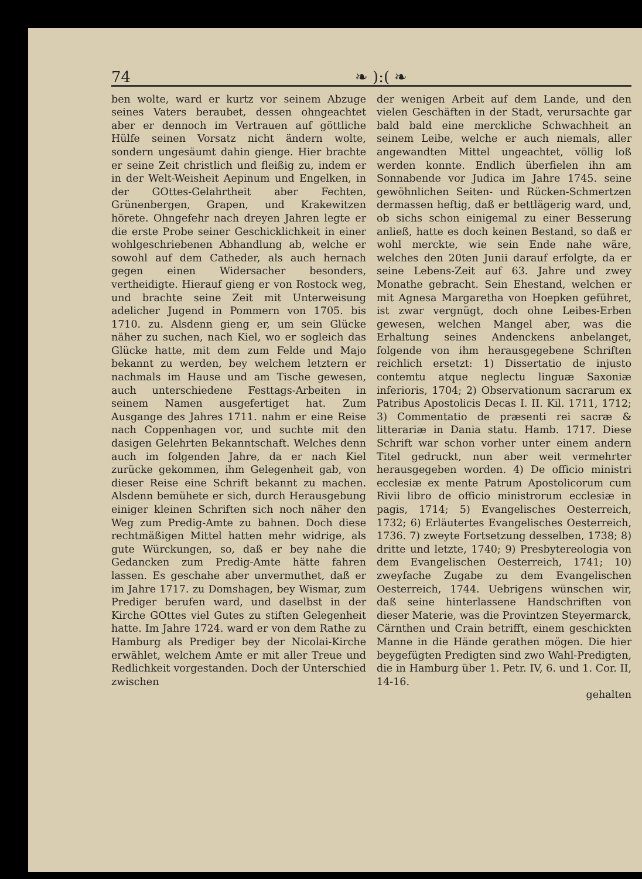74 ❧ ):( ❧
ben wolte, ward er kurtz vor seinem Abzuge seines Vaters beraubet, dessen ohngeachtet aber er dennoch im Vertrauen auf göttliche Hülfe seinen Vorsatz nicht ändern wolte, sondern ungesäumt dahin gienge. Hier brachte er seine Zeit christlich und fleißig zu, indem er in der Welt-Weisheit Aepinum und Engelken, in der GOttes-Gelahrtheit aber Fechten, Grünenbergen, Grapen, und Krakewitzen hörete. Ohngefehr nach dreyen Jahren legte er die erste Probe seiner Geschicklichkeit in einer wohlgeschriebenen Abhandlung ab, welche er sowohl auf dem Catheder, als auch hernach gegen einen Widersacher besonders, vertheidigte. Hierauf gieng er von Rostock weg, und brachte seine Zeit mit Unterweisung adelicher Jugend in Pommern von 1705. bis 1710. zu. Alsdenn gieng er, um sein Glücke näher zu suchen, nach Kiel, wo er sogleich das Glücke hatte, mit dem zum Felde und Majo bekannt zu werden, bey welchem letztern er nachmals im Hause und am Tische gewesen, auch unterschiedene Festtags-Arbeiten in seinem Namen ausgefertiget hat. Zum Ausgange des Jahres 1711. nahm er eine Reise nach Coppenhagen vor, und suchte mit den dasigen Gelehrten Bekanntschaft. Welches denn auch im folgenden Jahre, da er nach Kiel zurücke gekommen, ihm Gelegenheit gab, von dieser Reise eine Schrift bekannt zu machen. Alsdenn bemühete er sich, durch Herausgebung einiger kleinen Schriften sich noch näher den Weg zum Predig-Amte zu bahnen. Doch diese rechtmäßigen Mittel hatten mehr widrige, als gute Würckungen, so, daß er bey nahe die Gedancken zum Predig-Amte hätte fahren lassen. Es geschahe aber unvermuthet, daß er im Jahre 1717. zu Domshagen, bey Wismar, zum Prediger berufen ward, und daselbst in der Kirche GOttes viel Gutes zu stiften Gelegenheit hatte. Im Jahre 1724. ward er von dem Rathe zu Hamburg als Prediger bey der Nicolai-Kirche erwählet, welchem Amte er mit aller Treue und Redlichkeit vorgestanden. Doch der Unterschied zwischen
der wenigen Arbeit auf dem Lande, und den vielen Geschäften in der Stadt, verursachte gar bald bald eine merckliche Schwachheit an seinem Leibe, welche er auch niemals, aller angewandten Mittel ungeachtet, völlig loß werden konnte. Endlich überfielen ihn am Sonnabende vor Judica im Jahre 1745. seine gewöhnlichen Seiten- und Rücken-Schmertzen dermassen heftig, daß er bettlägerig ward, und, ob sichs schon einigemal zu einer Besserung anließ, hatte es doch keinen Bestand, so daß er wohl merckte, wie sein Ende nahe wäre, welches den 20ten Junii darauf erfolgte, da er seine Lebens-Zeit auf 63. Jahre und zwey Monathe gebracht. Sein Ehestand, welchen er mit Agnesa Margaretha von Hoepken geführet, ist zwar vergnügt, doch ohne Leibes-Erben gewesen, welchen Mangel aber, was die Erhaltung seines Andenckens anbelanget, folgende von ihm herausgegebene Schriften reichlich ersetzt: 1) Dissertatio de injusto contemtu atque neglectu linguæ Saxoniæ inferioris, 1704; 2) Observationum sacrarum ex Patribus Apostolicis Decas I. II. Kil. 1711, 1712; 3) Commentatio de præsenti rei sacræ & litterariæ in Dania statu. Hamb. 1717. Diese Schrift war schon vorher unter einem andern Titel gedruckt, nun aber weit vermehrter herausgegeben worden. 4) De officio ministri ecclesiæ ex mente Patrum Apostolicorum cum Rivii libro de officio ministrorum ecclesiæ in pagis, 1714; 5) Evangelisches Oesterreich, 1732; 6) Erläutertes Evangelisches Oesterreich, 1736. 7) zweyte Fortsetzung desselben, 1738; 8) dritte und letzte, 1740; 9) Presbytereologia von dem Evangelischen Oesterreich, 1741; 10) zweyfache Zugabe zu dem Evangelischen Oesterreich, 1744. Uebrigens wünschen wir, daß seine hinterlassene Handschriften von dieser Materie, was die Provintzen Steyermarck, Cärnthen und Crain betrifft, einem geschickten Manne in die Hände gerathen mögen. Die hier beygefügten Predigten sind zwo Wahl-Predigten, die in Hamburg über 1. Petr. IV, 6. und 1. Cor. II, 14-16.
gehalten